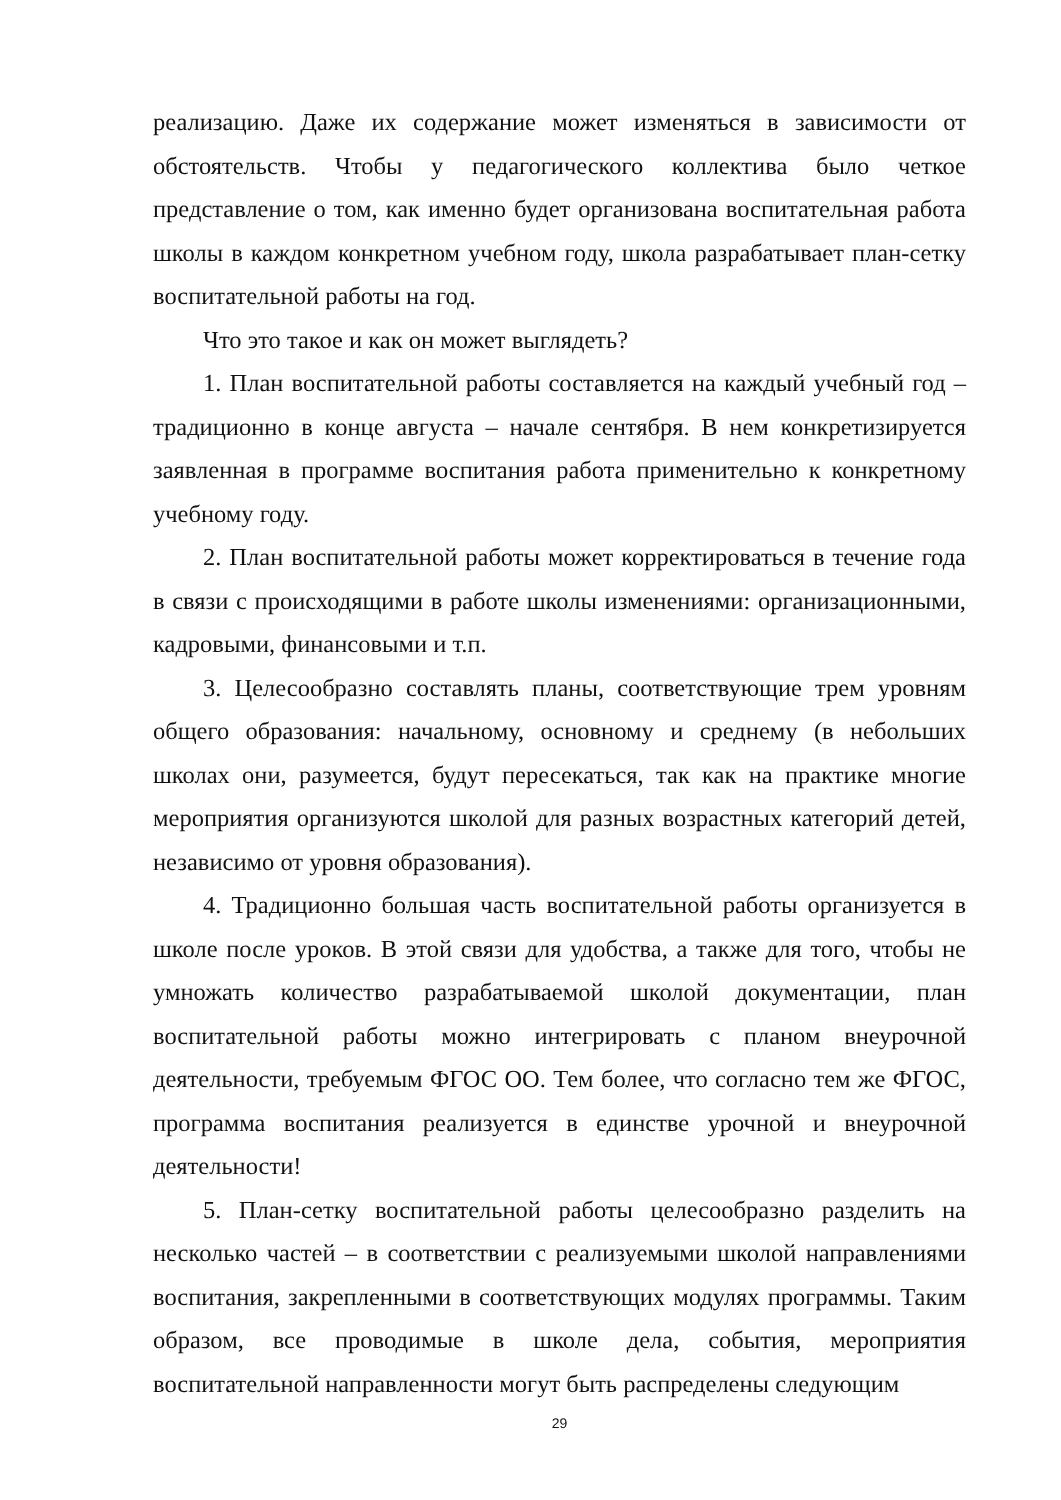реализацию. Даже их содержание может изменяться в зависимости от обстоятельств. Чтобы у педагогического коллектива было четкое представление о том, как именно будет организована воспитательная работа школы в каждом конкретном учебном году, школа разрабатывает план-сетку воспитательной работы на год.
Что это такое и как он может выглядеть?
1. План воспитательной работы составляется на каждый учебный год – традиционно в конце августа – начале сентября. В нем конкретизируется заявленная в программе воспитания работа применительно к конкретному учебному году.
2. План воспитательной работы может корректироваться в течение года в связи с происходящими в работе школы изменениями: организационными, кадровыми, финансовыми и т.п.
3. Целесообразно составлять планы, соответствующие трем уровням общего образования: начальному, основному и среднему (в небольших школах они, разумеется, будут пересекаться, так как на практике многие мероприятия организуются школой для разных возрастных категорий детей, независимо от уровня образования).
4. Традиционно большая часть воспитательной работы организуется в школе после уроков. В этой связи для удобства, а также для того, чтобы не умножать количество разрабатываемой школой документации, план воспитательной работы можно интегрировать с планом внеурочной деятельности, требуемым ФГОС ОО. Тем более, что согласно тем же ФГОС, программа воспитания реализуется в единстве урочной и внеурочной деятельности!
5. План-сетку воспитательной работы целесообразно разделить на несколько частей – в соответствии с реализуемыми школой направлениями воспитания, закрепленными в соответствующих модулях программы. Таким образом, все проводимые в школе дела, события, мероприятия воспитательной направленности могут быть распределены следующим
29